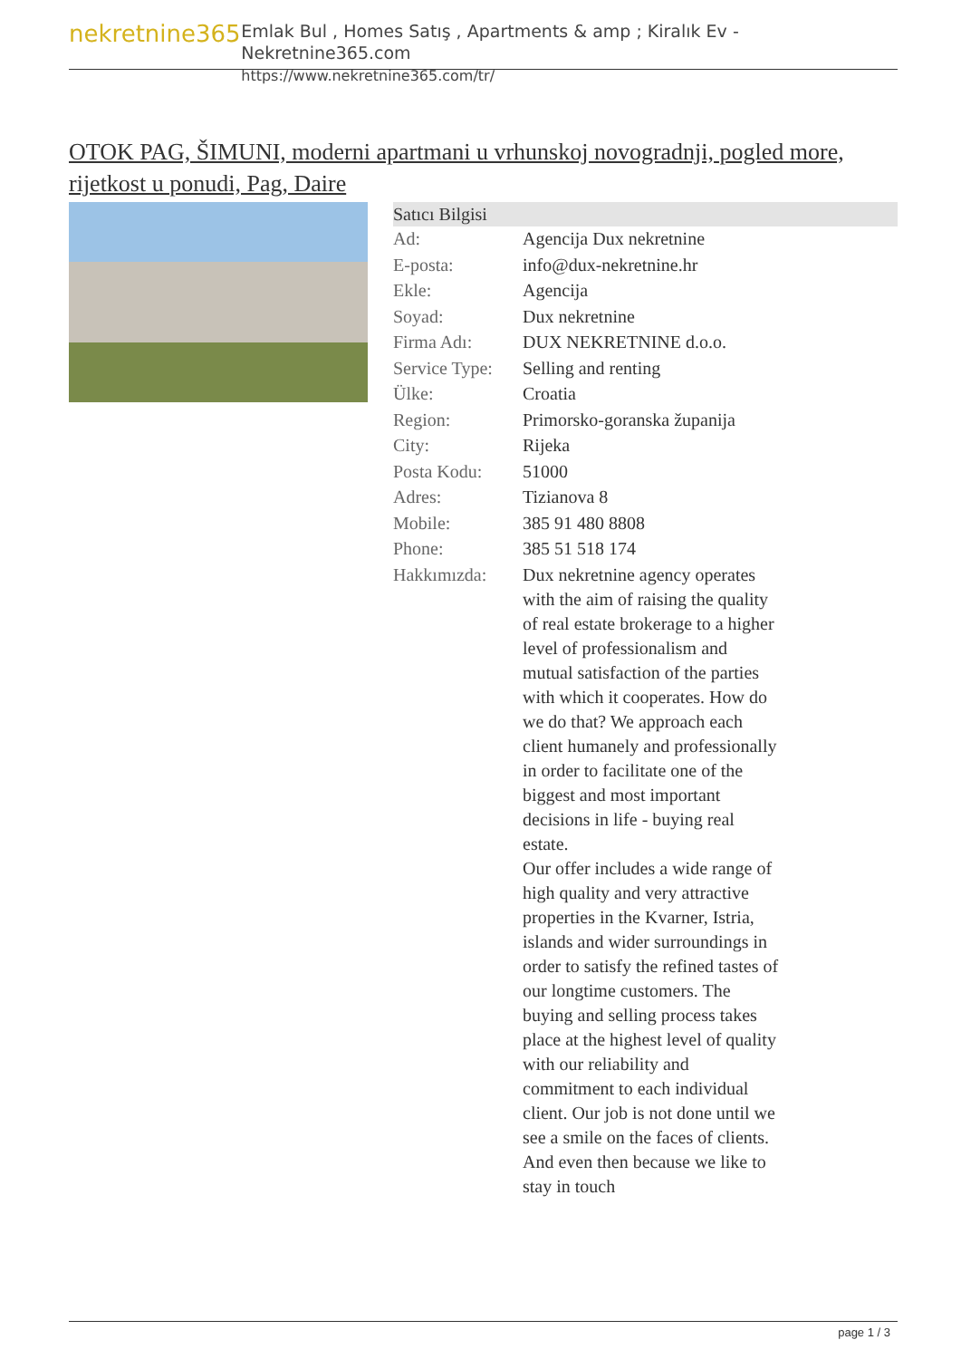nekretnine365
Emlak Bul , Homes Satış , Apartments & amp ; Kiralık Ev - Nekretnine365.com
https://www.nekretnine365.com/tr/
OTOK PAG, ŠIMUNI, moderni apartmani u vrhunskoj novogradnji, pogled more, rijetkost u ponudi, Pag, Daire
| Satıcı Bilgisi | |
| --- | --- |
| Ad: | Agencija Dux nekretnine |
| E-posta: | info@dux-nekretnine.hr |
| Ekle: | Agencija |
| Soyad: | Dux nekretnine |
| Firma Adı: | DUX NEKRETNINE d.o.o. |
| Service Type: | Selling and renting |
| Ülke: | Croatia |
| Region: | Primorsko-goranska županija |
| City: | Rijeka |
| Posta Kodu: | 51000 |
| Adres: | Tizianova 8 |
| Mobile: | 385 91 480 8808 |
| Phone: | 385 51 518 174 |
| Hakkımızda: | Dux nekretnine agency operates with the aim of raising the quality of real estate brokerage to a higher level of professionalism and mutual satisfaction of the parties with which it cooperates. How do we do that? We approach each client humanely and professionally in order to facilitate one of the biggest and most important decisions in life - buying real estate. Our offer includes a wide range of high quality and very attractive properties in the Kvarner, Istria, islands and wider surroundings in order to satisfy the refined tastes of our longtime customers. The buying and selling process takes place at the highest level of quality with our reliability and commitment to each individual client. Our job is not done until we see a smile on the faces of clients. And even then because we like to stay in touch |
page 1 / 3